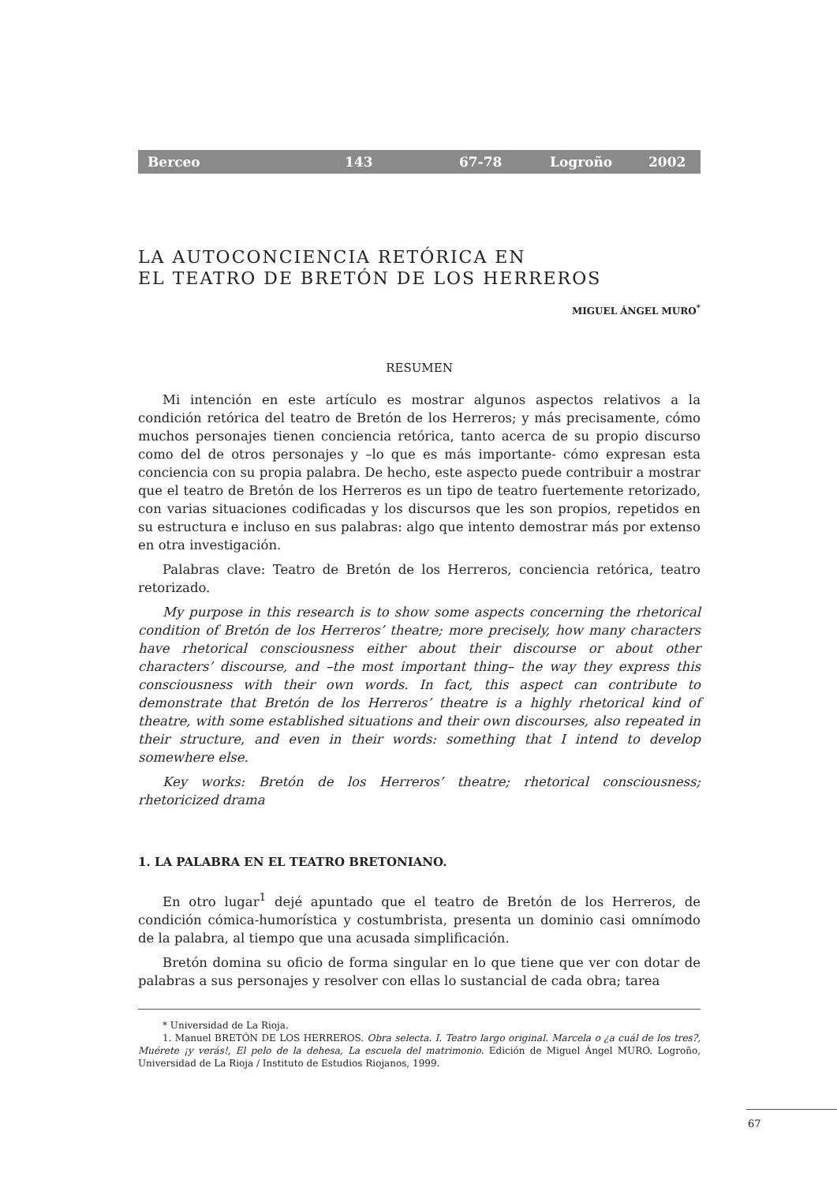Berceo 143 67-78 Logroño 2002
LA AUTOCONCIENCIA RETÓRICA EN
EL TEATRO DE BRETÓN DE LOS HERREROS
MIGUEL ÁNGEL MURO<sup>*</sup>
RESUMEN
Mi intención en este artículo es mostrar algunos aspectos relativos a la condición retórica del teatro de Bretón de los Herreros; y más precisamente, cómo muchos personajes tienen conciencia retórica, tanto acerca de su propio discurso como del de otros personajes y –lo que es más importante- cómo expresan esta conciencia con su propia palabra. De hecho, este aspecto puede contribuir a mostrar que el teatro de Bretón de los Herreros es un tipo de teatro fuertemente retorizado, con varias situaciones codificadas y los discursos que les son propios, repetidos en su estructura e incluso en sus palabras: algo que intento demostrar más por extenso en otra investigación.
Palabras clave: Teatro de Bretón de los Herreros, conciencia retórica, teatro retorizado.
My purpose in this research is to show some aspects concerning the rhetorical condition of Bretón de los Herreros’ theatre; more precisely, how many characters have rhetorical consciousness either about their discourse or about other characters’ discourse, and –the most important thing– the way they express this consciousness with their own words. In fact, this aspect can contribute to demonstrate that Bretón de los Herreros’ theatre is a highly rhetorical kind of theatre, with some established situations and their own discourses, also repeated in their structure, and even in their words: something that I intend to develop somewhere else.
Key works: Bretón de los Herreros’ theatre; rhetorical consciousness; rhetoricized drama
1. LA PALABRA EN EL TEATRO BRETONIANO.
En otro lugar<sup>1</sup> dejé apuntado que el teatro de Bretón de los Herreros, de condición cómica-humorística y costumbrista, presenta un dominio casi omnímodo de la palabra, al tiempo que una acusada simplificación.
Bretón domina su oficio de forma singular en lo que tiene que ver con dotar de palabras a sus personajes y resolver con ellas lo sustancial de cada obra; tarea
* Universidad de La Rioja.
1. Manuel BRETÓN DE LOS HERREROS. Obra selecta. I. Teatro largo original. Marcela o ¿a cuál de los tres?, Muérete ¡y verás!, El pelo de la dehesa, La escuela del matrimonio. Edición de Miguel Ángel MURO. Logroño, Universidad de La Rioja / Instituto de Estudios Riojanos, 1999.
67